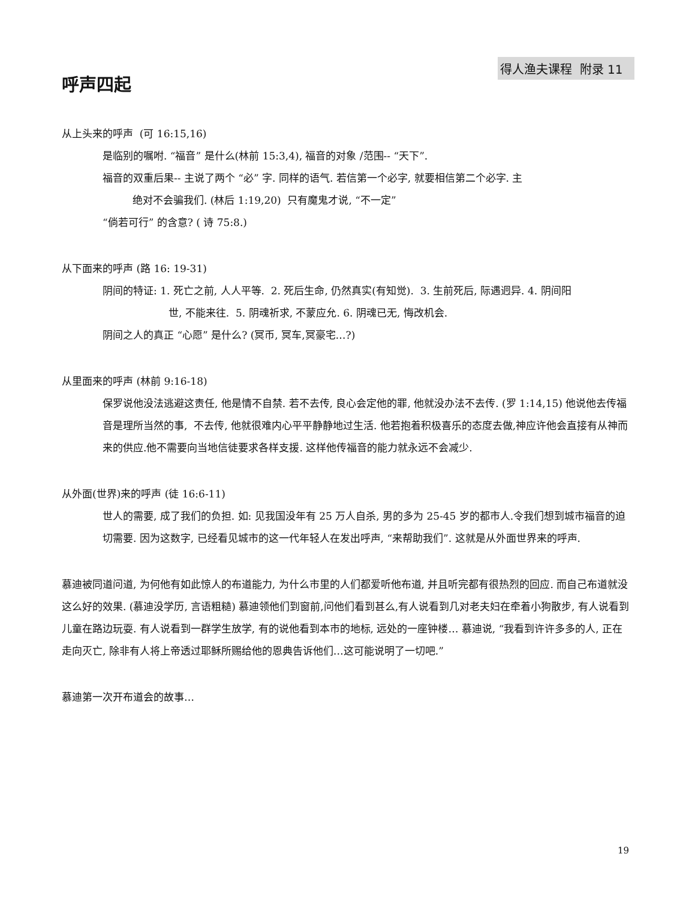得人渔夫课程 附录 11
呼声四起
从上头来的呼声 (可 16:15,16)
是临别的嘱咐. “福音” 是什么(林前 15:3,4), 福音的对象 /范围-- “天下”.
福音的双重后果-- 主说了两个 “必” 字. 同样的语气. 若信第一个必字, 就要相信第二个必字. 主
绝对不会骗我们. (林后 1:19,20) 只有魔鬼才说, “不一定”
“倘若可行” 的含意? ( 诗 75:8.)
从下面来的呼声 (路 16: 19-31)
阴间的特证: 1. 死亡之前, 人人平等. 2. 死后生命, 仍然真实(有知觉). 3. 生前死后, 际遇迥异. 4. 阴间阳
世, 不能来往. 5. 阴魂祈求, 不蒙应允. 6. 阴魂已无, 悔改机会.
阴间之人的真正 “心愿” 是什么? (冥币, 冥车,冥豪宅…?)
从里面来的呼声 (林前 9:16-18)
保罗说他没法逃避这责任, 他是情不自禁. 若不去传, 良心会定他的罪, 他就没办法不去传. (罗 1:14,15) 他说他去传福音是理所当然的事, 不去传, 他就很难内心平平静静地过生活. 他若抱着积极喜乐的态度去做,神应许他会直接有从神而来的供应.他不需要向当地信徒要求各样支援. 这样他传福音的能力就永远不会减少.
从外面(世界)来的呼声 (徒 16:6-11)
世人的需要, 成了我们的负担. 如: 见我国没年有 25 万人自杀, 男的多为 25-45 岁的都市人.令我们想到城市福音的迫切需要. 因为这数字, 已经看见城市的这一代年轻人在发出呼声, “来帮助我们”. 这就是从外面世界来的呼声.
慕迪被同道问道, 为何他有如此惊人的布道能力, 为什么市里的人们都爱听他布道, 并且听完都有很热烈的回应. 而自己布道就没这么好的效果. (慕迪没学历, 言语粗糙) 慕迪领他们到窗前,问他们看到甚么,有人说看到几对老夫妇在牵着小狗散步, 有人说看到儿童在路边玩耍. 有人说看到一群学生放学, 有的说他看到本市的地标, 远处的一座钟楼… 慕迪说, “我看到许许多多的人, 正在走向灭亡, 除非有人将上帝透过耶稣所赐给他的恩典告诉他们…这可能说明了一切吧.”
慕迪第一次开布道会的故事…
19